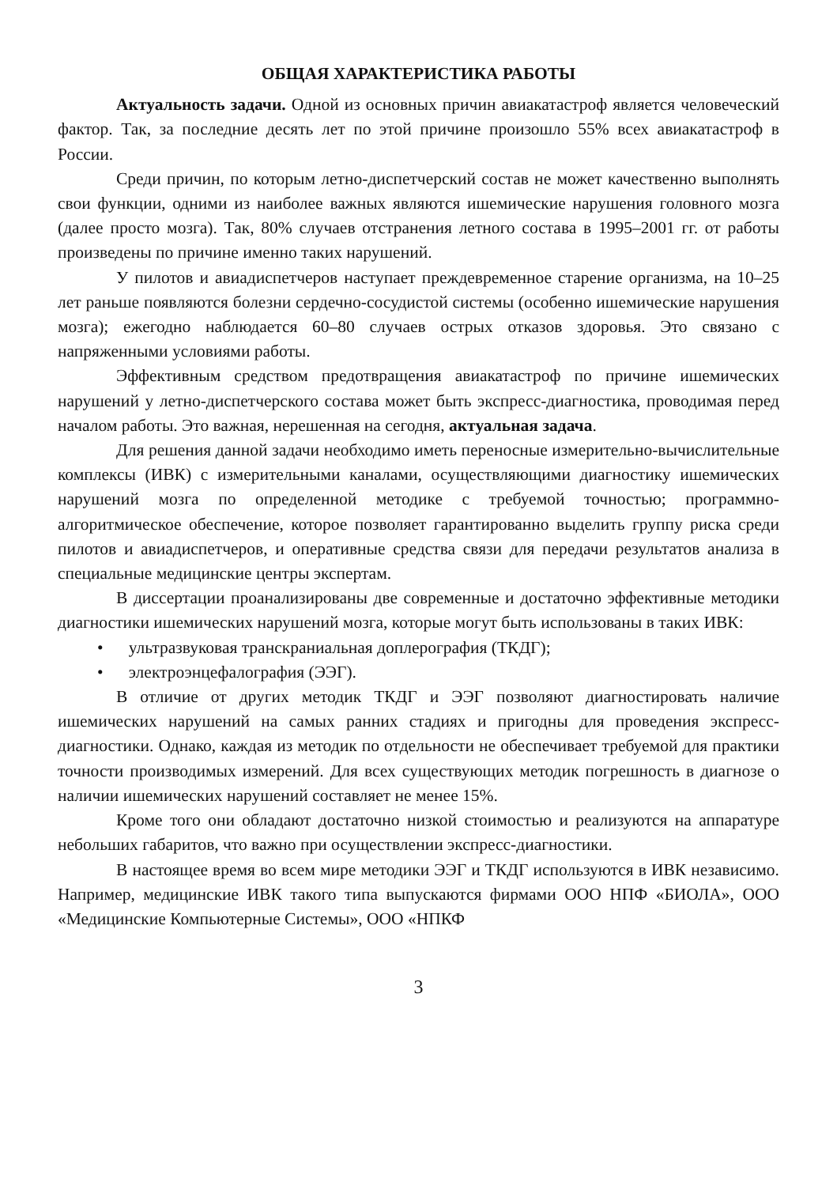ОБЩАЯ ХАРАКТЕРИСТИКА РАБОТЫ
Актуальность задачи. Одной из основных причин авиакатастроф является человеческий фактор. Так, за последние десять лет по этой причине произошло 55% всех авиакатастроф в России.
Среди причин, по которым летно-диспетчерский состав не может качественно выполнять свои функции, одними из наиболее важных являются ишемические нарушения головного мозга (далее просто мозга). Так, 80% случаев отстранения летного состава в 1995–2001 гг. от работы произведены по причине именно таких нарушений.
У пилотов и авиадиспетчеров наступает преждевременное старение организма, на 10–25 лет раньше появляются болезни сердечно-сосудистой системы (особенно ишемические нарушения мозга); ежегодно наблюдается 60–80 случаев острых отказов здоровья. Это связано с напряженными условиями работы.
Эффективным средством предотвращения авиакатастроф по причине ишемических нарушений у летно-диспетчерского состава может быть экспресс-диагностика, проводимая перед началом работы. Это важная, нерешенная на сегодня, актуальная задача.
Для решения данной задачи необходимо иметь переносные измерительно-вычислительные комплексы (ИВК) с измерительными каналами, осуществляющими диагностику ишемических нарушений мозга по определенной методике с требуемой точностью; программно-алгоритмическое обеспечение, которое позволяет гарантированно выделить группу риска среди пилотов и авиадиспетчеров, и оперативные средства связи для передачи результатов анализа в специальные медицинские центры экспертам.
В диссертации проанализированы две современные и достаточно эффективные методики диагностики ишемических нарушений мозга, которые могут быть использованы в таких ИВК:
• ультразвуковая транскраниальная доплерография (ТКДГ);
• электроэнцефалография (ЭЭГ).
В отличие от других методик ТКДГ и ЭЭГ позволяют диагностировать наличие ишемических нарушений на самых ранних стадиях и пригодны для проведения экспресс-диагностики. Однако, каждая из методик по отдельности не обеспечивает требуемой для практики точности производимых измерений. Для всех существующих методик погрешность в диагнозе о наличии ишемических нарушений составляет не менее 15%.
Кроме того они обладают достаточно низкой стоимостью и реализуются на аппаратуре небольших габаритов, что важно при осуществлении экспресс-диагностики.
В настоящее время во всем мире методики ЭЭГ и ТКДГ используются в ИВК независимо. Например, медицинские ИВК такого типа выпускаются фирмами ООО НПФ «БИОЛА», ООО «Медицинские Компьютерные Системы», ООО «НПКФ
3